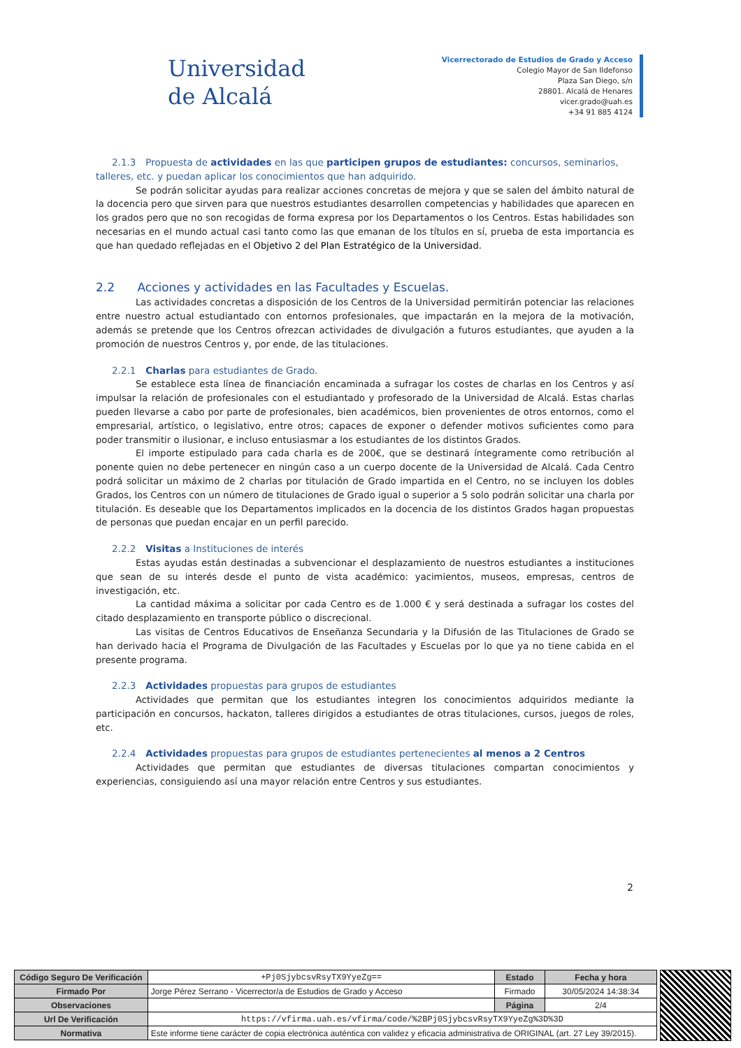Universidad
de Alcalá
Vicerrectorado de Estudios de Grado y Acceso
Colegio Mayor de San Ildefonso
Plaza San Diego, s/n
28801. Alcalá de Henares
vicer.grado@uah.es
+34 91 885 4124
2.1.3 Propuesta de actividades en las que participen grupos de estudiantes: concursos, seminarios, talleres, etc. y puedan aplicar los conocimientos que han adquirido.
Se podrán solicitar ayudas para realizar acciones concretas de mejora y que se salen del ámbito natural de la docencia pero que sirven para que nuestros estudiantes desarrollen competencias y habilidades que aparecen en los grados pero que no son recogidas de forma expresa por los Departamentos o los Centros. Estas habilidades son necesarias en el mundo actual casi tanto como las que emanan de los títulos en sí, prueba de esta importancia es que han quedado reflejadas en el Objetivo 2 del Plan Estratégico de la Universidad.
2.2 Acciones y actividades en las Facultades y Escuelas.
Las actividades concretas a disposición de los Centros de la Universidad permitirán potenciar las relaciones entre nuestro actual estudiantado con entornos profesionales, que impactarán en la mejora de la motivación, además se pretende que los Centros ofrezcan actividades de divulgación a futuros estudiantes, que ayuden a la promoción de nuestros Centros y, por ende, de las titulaciones.
2.2.1 Charlas para estudiantes de Grado.
Se establece esta línea de financiación encaminada a sufragar los costes de charlas en los Centros y así impulsar la relación de profesionales con el estudiantado y profesorado de la Universidad de Alcalá. Estas charlas pueden llevarse a cabo por parte de profesionales, bien académicos, bien provenientes de otros entornos, como el empresarial, artístico, o legislativo, entre otros; capaces de exponer o defender motivos suficientes como para poder transmitir o ilusionar, e incluso entusiasmar a los estudiantes de los distintos Grados.
El importe estipulado para cada charla es de 200€, que se destinará íntegramente como retribución al ponente quien no debe pertenecer en ningún caso a un cuerpo docente de la Universidad de Alcalá. Cada Centro podrá solicitar un máximo de 2 charlas por titulación de Grado impartida en el Centro, no se incluyen los dobles Grados, los Centros con un número de titulaciones de Grado igual o superior a 5 solo podrán solicitar una charla por titulación. Es deseable que los Departamentos implicados en la docencia de los distintos Grados hagan propuestas de personas que puedan encajar en un perfil parecido.
2.2.2 Visitas a Instituciones de interés
Estas ayudas están destinadas a subvencionar el desplazamiento de nuestros estudiantes a instituciones que sean de su interés desde el punto de vista académico: yacimientos, museos, empresas, centros de investigación, etc.
La cantidad máxima a solicitar por cada Centro es de 1.000 € y será destinada a sufragar los costes del citado desplazamiento en transporte público o discrecional.
Las visitas de Centros Educativos de Enseñanza Secundaria y la Difusión de las Titulaciones de Grado se han derivado hacia el Programa de Divulgación de las Facultades y Escuelas por lo que ya no tiene cabida en el presente programa.
2.2.3 Actividades propuestas para grupos de estudiantes
Actividades que permitan que los estudiantes integren los conocimientos adquiridos mediante la participación en concursos, hackaton, talleres dirigidos a estudiantes de otras titulaciones, cursos, juegos de roles, etc.
2.2.4 Actividades propuestas para grupos de estudiantes pertenecientes al menos a 2 Centros
Actividades que permitan que estudiantes de diversas titulaciones compartan conocimientos y experiencias, consiguiendo así una mayor relación entre Centros y sus estudiantes.
2
| Código Seguro De Verificación | +Pj0SjybcsvRsyTX9YyeZg== | Estado | Fecha y hora |
| Firmado Por | Jorge Pérez Serrano - Vicerrector/a de Estudios de Grado y Acceso | Firmado | 30/05/2024 14:38:34 |
| Observaciones | | Página | 2/4 |
| Url De Verificación | https://vfirma.uah.es/vfirma/code/%2BPj0SjybcsvRsyTX9YyeZg%3D%3D | | |
| Normativa | Este informe tiene carácter de copia electrónica auténtica con validez y eficacia administrativa de ORIGINAL (art. 27 Ley 39/2015). | | |